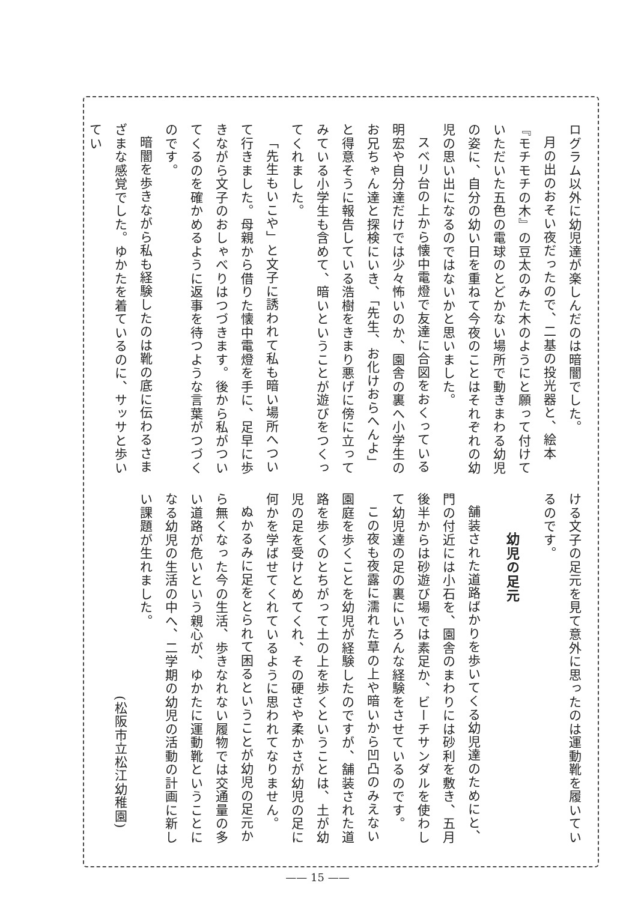ログラム以外に幼児達が楽しんだのは暗闇でした。
月の出のおそい夜だったので、二基の投光器と、絵本『モチモチの木』の豆太のみた木のようにと願って付けていただいた五色の電球のとどかない場所で動きまわる幼児の姿に、自分の幼い日を重ねて今夜のことはそれぞれの幼児の思い出になるのではないかと思いました。
スベリ台の上から懐中電燈で友達に合図をおくっている明宏や自分達だけでは少々怖いのか、園舎の裏へ小学生のお兄ちゃん達と探検にいき、「先生、お化けおらへんよ」と得意そうに報告している浩樹をきまり悪げに傍に立ってみている小学生も含めて、暗いということが遊びをつくってくれました。
「先生もいこや」と文子に誘われて私も暗い場所へついて行きました。母親から借りた懐中電燈を手に、足早に歩きながら文子のおしゃべりはつづきます。後から私がついてくるのを確かめるように返事を待つような言葉がつづくのです。
暗闇を歩きながら私も経験したのは靴の底に伝わるさまざまな感覚でした。ゆかたを着ているのに、サッサと歩いてい
ける文子の足元を見て意外に思ったのは運動靴を履いているのです。
幼児の足元
舗装された道路ばかりを歩いてくる幼児達のためにと、門の付近には小石を、園舎のまわりには砂利を敷き、五月後半からは砂遊び場では素足か、ビーチサンダルを使わして幼児達の足の裏にいろんな経験をさせているのです。
この夜も夜露に濡れた草の上や暗いから凹凸のみえない園庭を歩くことを幼児が経験したのですが、舗装された道路を歩くのとちがって土の上を歩くということは、土が幼児の足を受けとめてくれ、その硬さや柔かさが幼児の足に何かを学ばせてくれているように思われてなりません。
ぬかるみに足をとられて困るということが幼児の足元から無くなった今の生活、歩きなれない履物では交通量の多い道路が危いという親心が、ゆかたに運動靴ということになる幼児の生活の中へ、二学期の幼児の活動の計画に新しい課題が生れました。
(松阪市立松江幼稚園)
—— 15 ——